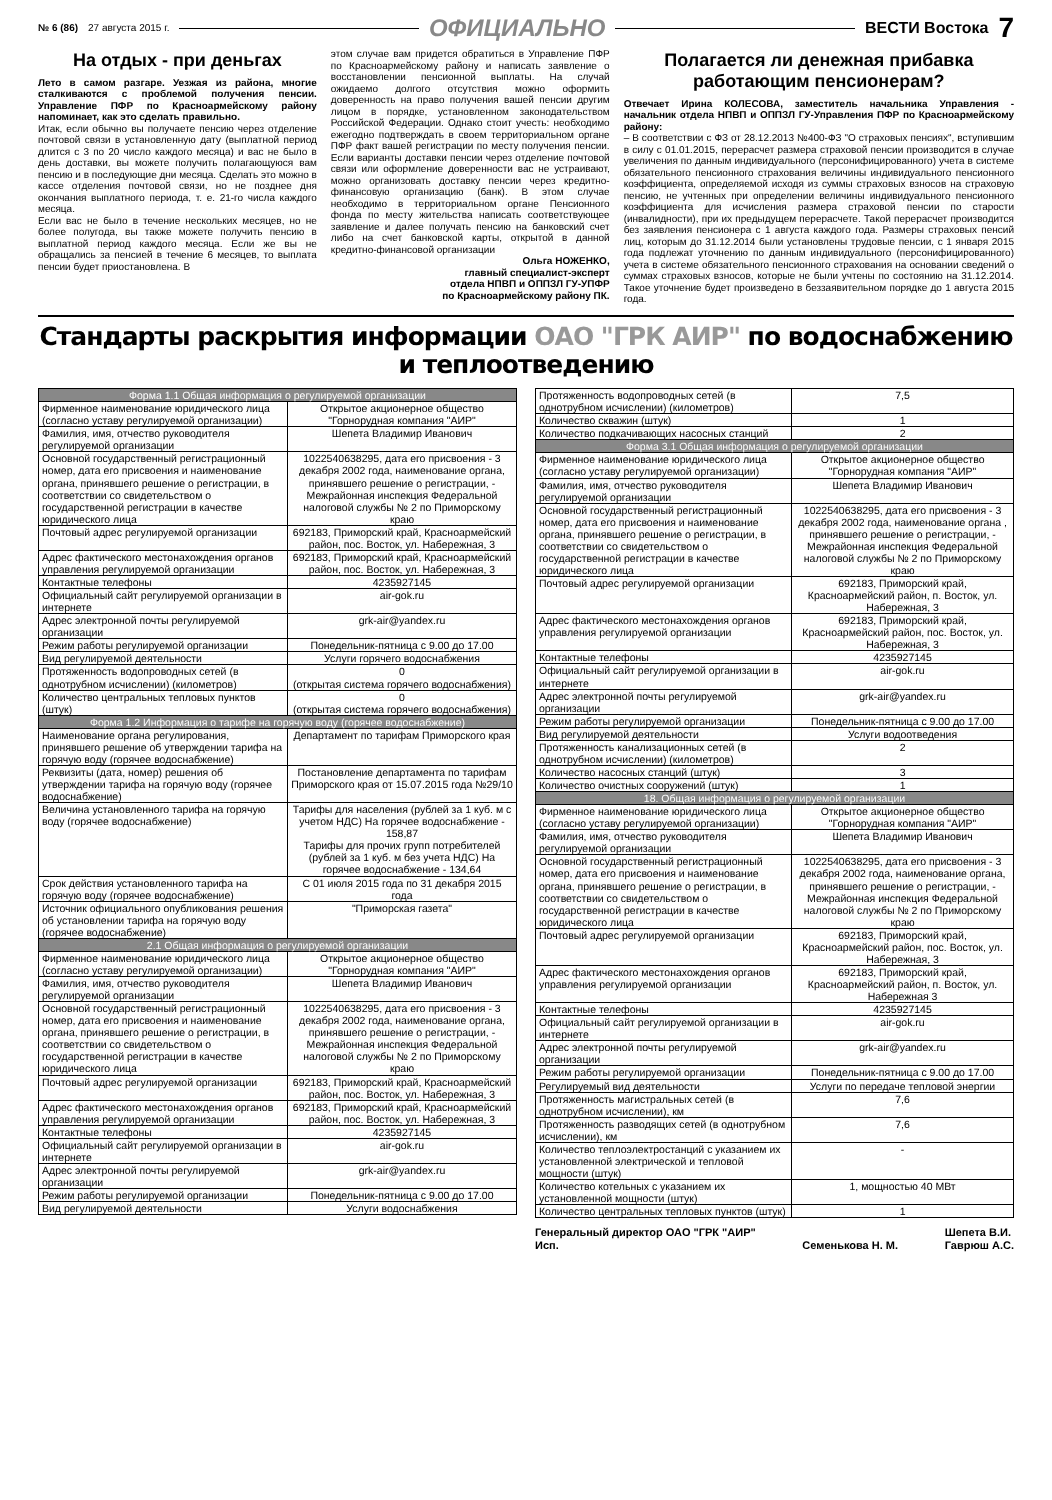№ 6 (86) 27 августа 2015 г.
ОФИЦИАЛЬНО
ВЕСТИ Востока 7
На отдых - при деньгах
Лето в самом разгаре. Уезжая из района, многие сталкиваются с проблемой получения пенсии. Управление ПФР по Красноармейскому району напоминает, как это сделать правильно.
Итак, если обычно вы получаете пенсию через отделение почтовой связи в установленную дату (выплатной период длится с 3 по 20 число каждого месяца) и вас не было в день доставки, вы можете получить полагающуюся вам пенсию и в последующие дни месяца. Сделать это можно в кассе отделения почтовой связи, но не позднее дня окончания выплатного периода, т. е. 21-го числа каждого месяца.
Если вас не было в течение нескольких месяцев, но не более полугода, вы также можете получить пенсию в выплатной период каждого месяца. Если же вы не обращались за пенсией в течение 6 месяцев, то выплата пенсии будет приостановлена. В
этом случае вам придется обратиться в Управление ПФР по Красноармейскому району и написать заявление о восстановлении пенсионной выплаты. На случай ожидаемо долгого отсутствия можно оформить доверенность на право получения вашей пенсии другим лицом в порядке, установленном законодательством Российской Федерации. Однако стоит учесть: необходимо ежегодно подтверждать в своем территориальном органе ПФР факт вашей регистрации по месту получения пенсии. Если варианты доставки пенсии через отделение почтовой связи или оформление доверенности вас не устраивают, можно организовать доставку пенсии через кредитно-финансовую организацию (банк). В этом случае необходимо в территориальном органе Пенсионного фонда по месту жительства написать соответствующее заявление и далее получать пенсию на банковский счет либо на счет банковской карты, открытой в данной кредитно-финансовой организации
Ольга НОЖЕНКО,
главный специалист-эксперт
отдела НПВП и ОППЗЛ ГУ-УПФР
по Красноармейскому району ПК.
Полагается ли денежная прибавка работающим пенсионерам?
Отвечает Ирина КОЛЕСОВА, заместитель начальника Управления - начальник отдела НПВП и ОППЗЛ ГУ-Управления ПФР по Красноармейскому району:
– В соответствии с ФЗ от 28.12.2013 №400-ФЗ "О страховых пенсиях", вступившим в силу с 01.01.2015, перерасчет размера страховой пенсии производится в случае увеличения по данным индивидуального (персонифицированного) учета в системе обязательного пенсионного страхования величины индивидуального пенсионного коэффициента, определяемой исходя из суммы страховых взносов на страховую пенсию, не учтенных при определении величины индивидуального пенсионного коэффициента для исчисления размера страховой пенсии по старости (инвалидности), при их предыдущем перерасчете. Такой перерасчет производится без заявления пенсионера с 1 августа каждого года. Размеры страховых пенсий лиц, которым до 31.12.2014 были установлены трудовые пенсии, с 1 января 2015 года подлежат уточнению по данным индивидуального (персонифицированного) учета в системе обязательного пенсионного страхования на основании сведений о суммах страховых взносов, которые не были учтены по состоянию на 31.12.2014. Такое уточнение будет произведено в беззаявительном порядке до 1 августа 2015 года.
Стандарты раскрытия информации ОАО "ГРК АИР" по водоснабжению и теплоотведению
| Форма 1.1 Общая информация о регулируемой организации | |
| --- | --- |
| Фирменное наименование юридического лица (согласно уставу регулируемой организации) | Открытое акционерное общество "Горнорудная компания "АИР" |
| Фамилия, имя, отчество руководителя регулируемой организации | Шепета Владимир Иванович |
| Основной государственный регистрационный номер, дата его присвоения и наименование органа, принявшего решение о регистрации, в соответствии со свидетельством о государственной регистрации в качестве юридического лица | 1022540638295, дата его присвоения - 3 декабря 2002 года, наименование органа, принявшего решение о регистрации, - Межрайонная инспекция Федеральной налоговой службы № 2 по Приморскому краю |
| Почтовый адрес регулируемой организации | 692183, Приморский край, Красноармейский район, пос. Восток, ул. Набережная, 3 |
| Адрес фактического местонахождения органов управления регулируемой организации | 692183, Приморский край, Красноармейский район, пос. Восток, ул. Набережная, 3 |
| Контактные телефоны | 4235927145 |
| Официальный сайт регулируемой организации в интернете | air-gok.ru |
| Адрес электронной почты регулируемой организации | grk-air@yandex.ru |
| Режим работы регулируемой организации | Понедельник-пятница с 9.00 до 17.00 |
| Вид регулируемой деятельности | Услуги горячего водоснабжения |
| Протяженность водопроводных сетей (в однотрубном исчислении) (километров) | 0 (открытая система горячего водоснабжения) |
| Количество центральных тепловых пунктов (штук) | 0 (открытая система горячего водоснабжения) |
| Форма 1.2 Информация о тарифе на горячую воду (горячее водоснабжение) | |
| Наименование органа регулирования, принявшего решение об утверждении тарифа на горячую воду (горячее водоснабжение) | Департамент по тарифам Приморского края |
| Реквизиты (дата, номер) решения об утверждении тарифа на горячую воду (горячее водоснабжение) | Постановление департамента по тарифам Приморского края от 15.07.2015 года №29/10 |
| Величина установленного тарифа на горячую воду (горячее водоснабжение) | Тарифы для населения (рублей за 1 куб. м с учетом НДС) На горячее водоснабжение - 158,87 Тарифы для прочих групп потребителей (рублей за 1 куб. м без учета НДС) На горячее водоснабжение - 134,64 |
| Срок действия установленного тарифа на горячую воду (горячее водоснабжение) | С 01 июля 2015 года по 31 декабря 2015 года |
| Источник официального опубликования решения об установлении тарифа на горячую воду (горячее водоснабжение) | "Приморская газета" |
| 2.1 Общая информация о регулируемой организации | |
| Фирменное наименование юридического лица (согласно уставу регулируемой организации) | Открытое акционерное общество "Горнорудная компания "АИР" |
| Фамилия, имя, отчество руководителя регулируемой организации | Шепета Владимир Иванович |
| Основной государственный регистрационный номер, дата его присвоения и наименование органа, принявшего решение о регистрации, в соответствии со свидетельством о государственной регистрации в качестве юридического лица | 1022540638295, дата его присвоения - 3 декабря 2002 года, наименование органа, принявшего решение о регистрации, - Межрайонная инспекция Федеральной налоговой службы № 2 по Приморскому краю |
| Почтовый адрес регулируемой организации | 692183, Приморский край, Красноармейский район, пос. Восток, ул. Набережная, 3 |
| Адрес фактического местонахождения органов управления регулируемой организации | 692183, Приморский край, Красноармейский район, пос. Восток, ул. Набережная, 3 |
| Контактные телефоны | 4235927145 |
| Официальный сайт регулируемой организации в интернете | air-gok.ru |
| Адрес электронной почты регулируемой организации | grk-air@yandex.ru |
| Режим работы регулируемой организации | Понедельник-пятница с 9.00 до 17.00 |
| Вид регулируемой деятельности | Услуги водоснабжения |
| Протяженность водопроводных сетей (в однотрубном исчислении) (километров) | 7,5 |
| Количество скважин (штук) | 1 |
| Количество подкачивающих насосных станций | 2 |
| Форма 3.1 Общая информация о регулируемой организации | |
| Фирменное наименование юридического лица (согласно уставу регулируемой организации) | Открытое акционерное общество "Горнорудная компания "АИР" |
| Фамилия, имя, отчество руководителя регулируемой организации | Шепета Владимир Иванович |
| Основной государственный регистрационный номер, дата его присвоения и наименование органа, принявшего решение о регистрации, в соответствии со свидетельством о государственной регистрации в качестве юридического лица | 1022540638295, дата его присвоения - 3 декабря 2002 года, наименование органа , принявшего решение о регистрации, - Межрайонная инспекция Федеральной налоговой службы № 2 по Приморскому краю |
| Почтовый адрес регулируемой организации | 692183, Приморский край, Красноармейский район, п. Восток, ул. Набережная, 3 |
| Адрес фактического местонахождения органов управления регулируемой организации | 692183, Приморский край, Красноармейский район, пос. Восток, ул. Набережная, 3 |
| Контактные телефоны | 4235927145 |
| Официальный сайт регулируемой организации в интернете | air-gok.ru |
| Адрес электронной почты регулируемой организации | grk-air@yandex.ru |
| Режим работы регулируемой организации | Понедельник-пятница с 9.00 до 17.00 |
| Вид регулируемой деятельности | Услуги водоотведения |
| Протяженность канализационных сетей (в однотрубном исчислении) (километров) | 2 |
| Количество насосных станций (штук) | 3 |
| Количество очистных сооружений (штук) | 1 |
| 18. Общая информация о регулируемой организации | |
| Фирменное наименование юридического лица (согласно уставу регулируемой организации) | Открытое акционерное общество "Горнорудная компания "АИР" |
| Фамилия, имя, отчество руководителя регулируемой организации | Шепета Владимир Иванович |
| Основной государственный регистрационный номер, дата его присвоения и наименование органа, принявшего решение о регистрации, в соответствии со свидетельством о государственной регистрации в качестве юридического лица | 1022540638295, дата его присвоения - 3 декабря 2002 года, наименование органа, принявшего решение о регистрации, - Межрайонная инспекция Федеральной налоговой службы № 2 по Приморскому краю |
| Почтовый адрес регулируемой организации | 692183, Приморский край, Красноармейский район, пос. Восток, ул. Набережная, 3 |
| Адрес фактического местонахождения органов управления регулируемой организации | 692183, Приморский край, Красноармейский район, п. Восток, ул. Набережная 3 |
| Контактные телефоны | 4235927145 |
| Официальный сайт регулируемой организации в интернете | air-gok.ru |
| Адрес электронной почты регулируемой организации | grk-air@yandex.ru |
| Режим работы регулируемой организации | Понедельник-пятница с 9.00 до 17.00 |
| Регулируемый вид деятельности | Услуги по передаче тепловой энергии |
| Протяженность магистральных сетей (в однотрубном исчислении), км | 7,6 |
| Протяженность разводящих сетей (в однотрубном исчислении), км | 7,6 |
| Количество теплоэлектростанций с указанием их установленной электрической и тепловой мощности (штук) | - |
| Количество котельных с указанием их установленной мощности (штук) | 1, мощностью 40 МВт |
| Количество центральных тепловых пунктов (штук) | 1 |
Генеральный директор ОАО "ГРК "АИР"
Исп.
Семенькова Н. М. Шепета В.И.
Гаврюш А.С.